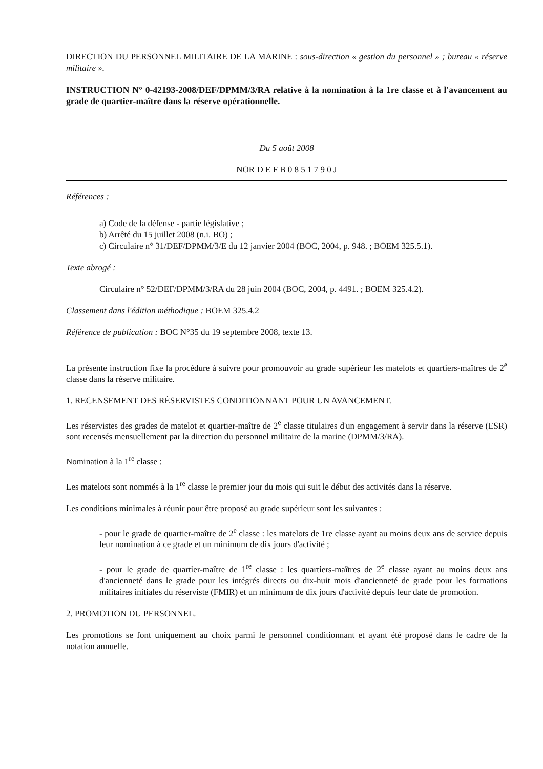DIRECTION DU PERSONNEL MILITAIRE DE LA MARINE : sous-direction « gestion du personnel » ; bureau « réserve militaire ».
INSTRUCTION N° 0-42193-2008/DEF/DPMM/3/RA relative à la nomination à la 1re classe et à l'avancement au grade de quartier-maître dans la réserve opérationnelle.
Du 5 août 2008
NOR D E F B 0 8 5 1 7 9 0 J
Références :
a) Code de la défense - partie législative ;
b) Arrêté du 15 juillet 2008 (n.i. BO) ;
c) Circulaire n° 31/DEF/DPMM/3/E du 12 janvier 2004 (BOC, 2004, p. 948. ; BOEM 325.5.1).
Texte abrogé :
Circulaire n° 52/DEF/DPMM/3/RA du 28 juin 2004 (BOC, 2004, p. 4491. ; BOEM 325.4.2).
Classement dans l'édition méthodique : BOEM 325.4.2
Référence de publication : BOC N°35 du 19 septembre 2008, texte 13.
La présente instruction fixe la procédure à suivre pour promouvoir au grade supérieur les matelots et quartiers-maîtres de 2<sup>e</sup> classe dans la réserve militaire.
1. RECENSEMENT DES RÉSERVISTES CONDITIONNANT POUR UN AVANCEMENT.
Les réservistes des grades de matelot et quartier-maître de 2<sup>e</sup> classe titulaires d'un engagement à servir dans la réserve (ESR) sont recensés mensuellement par la direction du personnel militaire de la marine (DPMM/3/RA).
Nomination à la 1<sup>re</sup> classe :
Les matelots sont nommés à la 1<sup>re</sup> classe le premier jour du mois qui suit le début des activités dans la réserve.
Les conditions minimales à réunir pour être proposé au grade supérieur sont les suivantes :
- pour le grade de quartier-maître de 2<sup>e</sup> classe : les matelots de 1re classe ayant au moins deux ans de service depuis leur nomination à ce grade et un minimum de dix jours d'activité ;
- pour le grade de quartier-maître de 1<sup>re</sup> classe : les quartiers-maîtres de 2<sup>e</sup> classe ayant au moins deux ans d'ancienneté dans le grade pour les intégrés directs ou dix-huit mois d'ancienneté de grade pour les formations militaires initiales du réserviste (FMIR) et un minimum de dix jours d'activité depuis leur date de promotion.
2. PROMOTION DU PERSONNEL.
Les promotions se font uniquement au choix parmi le personnel conditionnant et ayant été proposé dans le cadre de la notation annuelle.